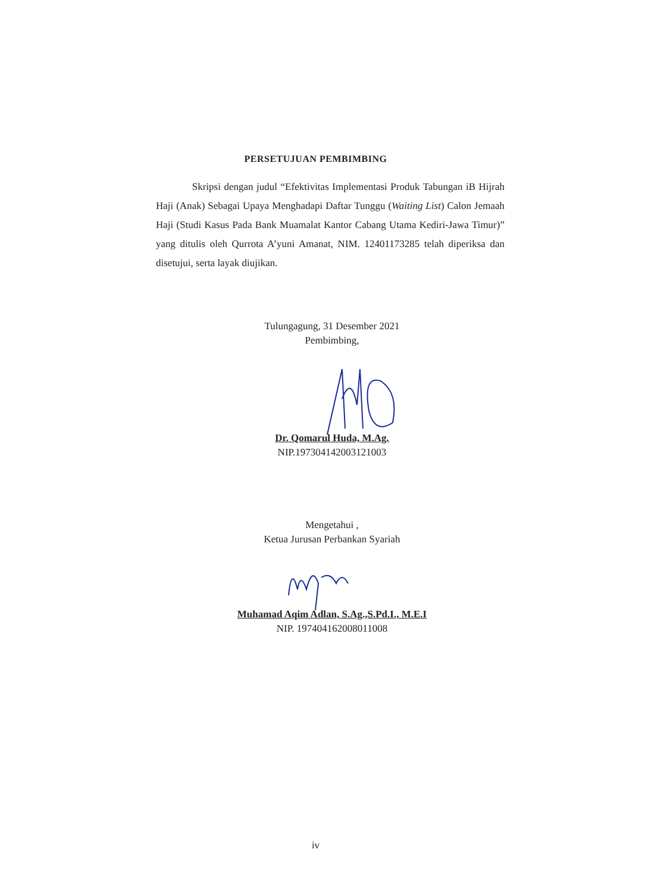PERSETUJUAN PEMBIMBING
Skripsi dengan judul “Efektivitas Implementasi Produk Tabungan iB Hijrah Haji (Anak) Sebagai Upaya Menghadapi Daftar Tunggu (Waiting List) Calon Jemaah Haji (Studi Kasus Pada Bank Muamalat Kantor Cabang Utama Kediri-Jawa Timur)” yang ditulis oleh Qurrota A’yuni Amanat, NIM. 12401173285 telah diperiksa dan disetujui, serta layak diujikan.
Tulungagung, 31 Desember 2021
Pembimbing,
Dr. Qomarul Huda, M.Ag.
NIP.197304142003121003
Mengetahui ,
Ketua Jurusan Perbankan Syariah
Muhamad Aqim Adlan, S.Ag.,S.Pd.I., M.E.I
NIP. 197404162008011008
iv